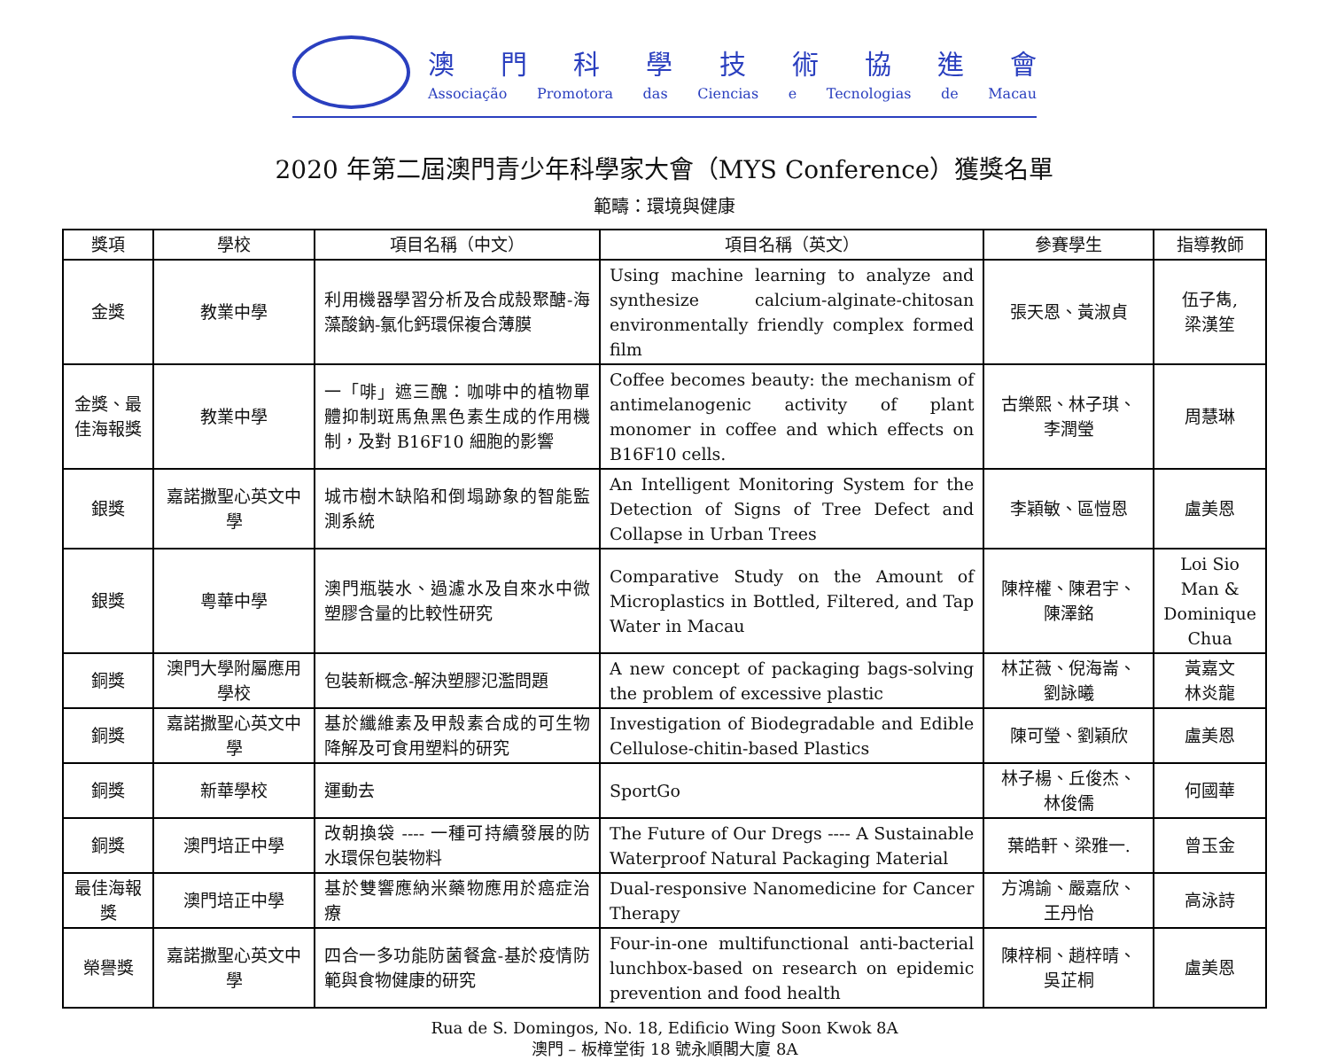澳門科學技術協進會
Associação Promotora das Ciencias e Tecnologias de Macau
2020 年第二屆澳門青少年科學家大會（MYS Conference）獲獎名單
範疇：環境與健康
| 獎項 | 學校 | 項目名稱（中文） | 項目名稱（英文） | 參賽學生 | 指導教師 |
| --- | --- | --- | --- | --- | --- |
| 金獎 | 教業中學 | 利用機器學習分析及合成殼聚醣-海藻酸鈉-氯化鈣環保複合薄膜 | Using machine learning to analyze and synthesize calcium-alginate-chitosan environmentally friendly complex formed film | 張天恩、黃淑貞 | 伍子雋, 梁漢笙 |
| 金獎、最佳海報獎 | 教業中學 | 一「啡」遮三醜：咖啡中的植物單體抑制斑馬魚黑色素生成的作用機制，及對 B16F10 細胞的影響 | Coffee becomes beauty: the mechanism of antimelanogenic activity of plant monomer in coffee and which effects on B16F10 cells. | 古樂熙、林子琪、李潤瑩 | 周慧琳 |
| 銀獎 | 嘉諾撒聖心英文中學 | 城市樹木缺陷和倒塌跡象的智能監測系統 | An Intelligent Monitoring System for the Detection of Signs of Tree Defect and Collapse in Urban Trees | 李穎敏、區愷恩 | 盧美恩 |
| 銀獎 | 粵華中學 | 澳門瓶裝水、過濾水及自來水中微塑膠含量的比較性研究 | Comparative Study on the Amount of Microplastics in Bottled, Filtered, and Tap Water in Macau | 陳梓權、陳君宇、陳澤銘 | Loi Sio Man & Dominique Chua |
| 銅獎 | 澳門大學附屬應用學校 | 包裝新概念-解決塑膠氾濫問題 | A new concept of packaging bags-solving the problem of excessive plastic | 林芷薇、倪海崙、劉詠曦 | 黃嘉文 林炎龍 |
| 銅獎 | 嘉諾撒聖心英文中學 | 基於纖維素及甲殼素合成的可生物降解及可食用塑料的研究 | Investigation of Biodegradable and Edible Cellulose-chitin-based Plastics | 陳可瑩、劉穎欣 | 盧美恩 |
| 銅獎 | 新華學校 | 運動去 | SportGo | 林子楊、丘俊杰、林俊儒 | 何國華 |
| 銅獎 | 澳門培正中學 | 改朝換袋 ---- 一種可持續發展的防水環保包裝物料 | The Future of Our Dregs ---- A Sustainable Waterproof Natural Packaging Material | 葉皓軒、梁雅一. | 曾玉金 |
| 最佳海報獎 | 澳門培正中學 | 基於雙響應納米藥物應用於癌症治療 | Dual-responsive Nanomedicine for Cancer Therapy | 方鴻諭、嚴嘉欣、王丹怡 | 高泳詩 |
| 榮譽獎 | 嘉諾撒聖心英文中學 | 四合一多功能防菌餐盒-基於疫情防範與食物健康的研究 | Four-in-one multifunctional anti-bacterial lunchbox-based on research on epidemic prevention and food health | 陳梓桐、趙梓晴、吳芷桐 | 盧美恩 |
Rua de S. Domingos, No. 18, Edificio Wing Soon Kwok 8A
澳門 – 板樟堂街 18 號永順閣大廈 8A